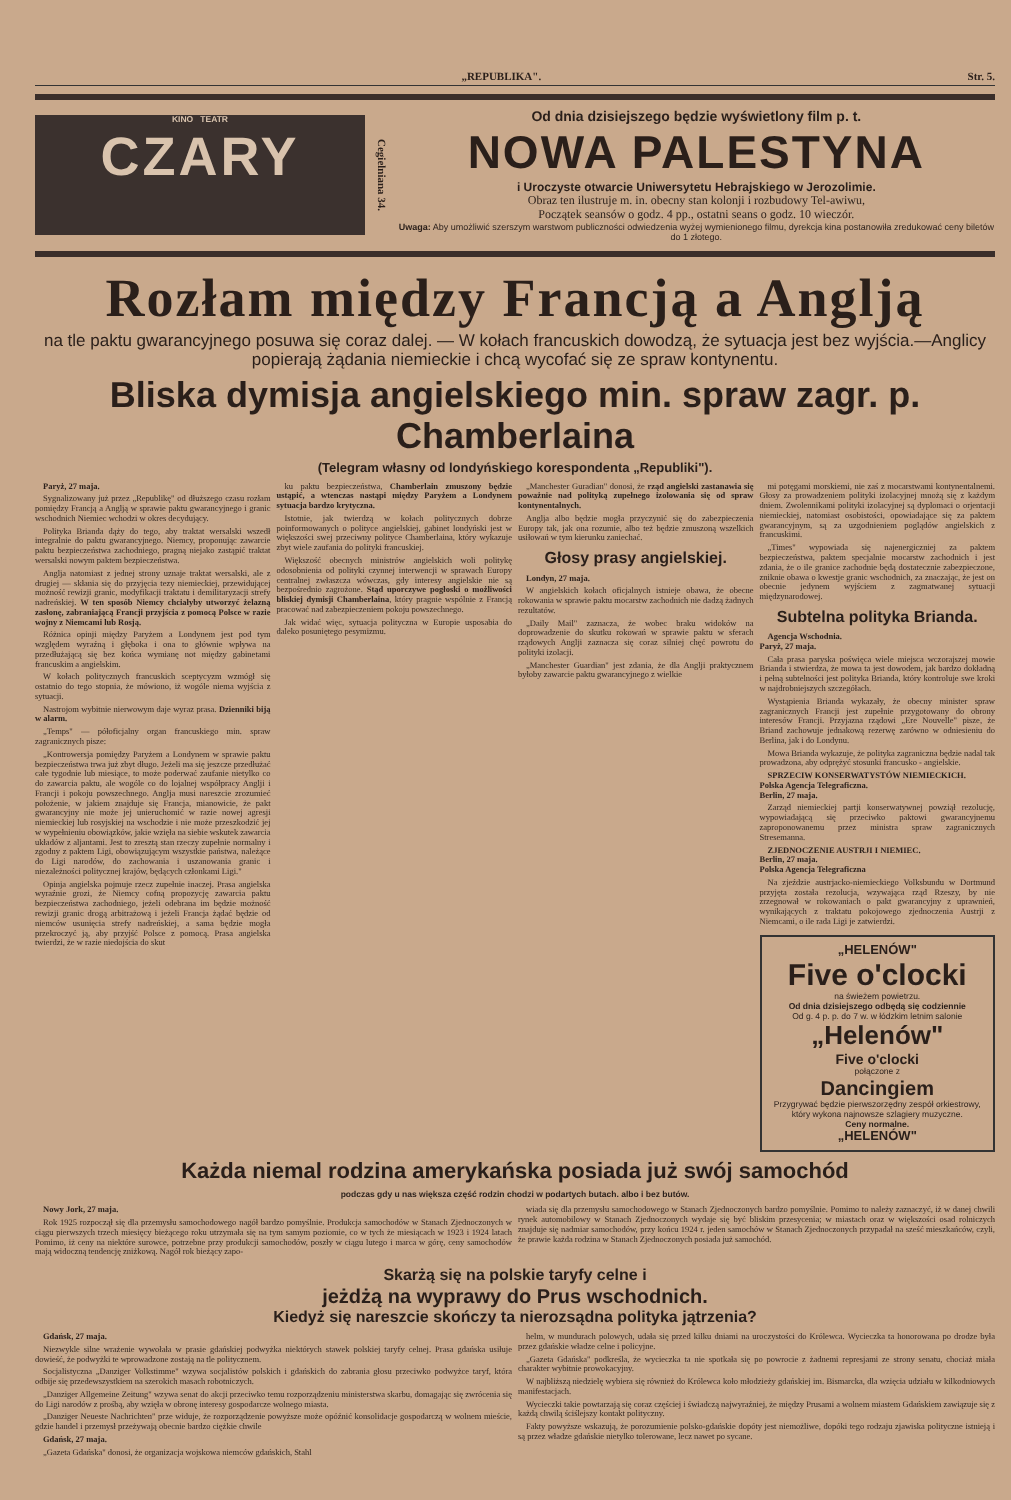„REPUBLIKA". Str. 5.
KINO TEATR
CZARY
Cegielniana 34.
Od dnia dzisiejszego będzie wyświetlony film p. t.
NOWA PALESTYNA
i Uroczyste otwarcie Uniwersytetu Hebrajskiego w Jerozolimie.
Obraz ten ilustruje m. in. obecny stan kolonji i rozbudowy Tel-awiwu,
Początek seansów o godz. 4 pp., ostatni seans o godz. 10 wieczór.
Uwaga: Aby umożliwić szerszym warstwom publiczności odwiedzenia wyżej wymienionego filmu, dyrekcja kina postanowiła zredukować ceny biletów do 1 złotego.
Rozłam między Francją a Anglją
na tle paktu gwarancyjnego posuwa się coraz dalej. — W kołach francuskich dowodzą, że sytuacja jest bez wyjścia.—Anglicy popierają żądania niemieckie i chcą wycofać się ze spraw kontynentu.
Bliska dymisja angielskiego min. spraw zagr. p. Chamberlaina
(Telegram własny od londyńskiego korespondenta „Republiki").
Paryż, 27 maja.
Sygnalizowany już przez „Republikę" od dłuższego czasu rozłam pomiędzy Francją a Anglją w sprawie paktu gwarancyjnego i granic wschodnich Niemiec wchodzi w okres decydujący.
Polityka Brianda dąży do tego, aby traktat wersalski wszedł integralnie do paktu gwarancyjnego. Niemcy, proponując zawarcie paktu bezpieczeństwa zachodniego, pragną niejako zastąpić traktat wersalski nowym paktem bezpieczeństwa.
Anglja natomiast z jednej strony uznaje traktat wersalski, ale z drugiej — skłania się do przyjęcia tezy niemieckiej, przewidującej możność rewizji granic, modyfikacji traktatu i demilitaryzacji strefy nadreńskiej. W ten sposób Niemcy chciałyby utworzyć żelazną zasłonę, zabraniającą Francji przyjścia z pomocą Polsce w razie wojny z Niemcami lub Rosją.
Różnica opinji między Paryżem a Londynem jest pod tym względem wyraźną i głęboka i ona to głównie wpływa na przedłużającą się bez końca wymianę not między gabinetami francuskim a angielskim.
W kołach politycznych francuskich sceptycyzm wzmógł się ostatnio do tego stopnia, że mówiono, iż wogóle niema wyjścia z sytuacji.
Nastrojom wybitnie nierwowym daje wyraz prasa. Dzienniki biją w alarm.
„Temps" — półoficjalny organ francuskiego min. spraw zagranicznych pisze:
„Kontrowersja pomiędzy Paryżem a Londynem w sprawie paktu bezpieczeństwa trwa już zbyt długo. Jeżeli ma się jeszcze przedłużać całe tygodnie lub miesiące, to może poderwać zaufanie nietylko co do zawarcia paktu, ale wogóle co do lojalnej współpracy Anglji i Francji i pokoju powszechnego. Anglja musi nareszcie zrozumieć położenie, w jakiem znajduje się Francja, mianowicie, że pakt gwarancyjny nie może jej unieruchomić w razie nowej agresji niemieckiej lub rosyjskiej na wschodzie i nie może przeszkodzić jej w wypełnieniu obowiązków, jakie wzięła na siebie wskutek zawarcia układów z aljantami. Jest to zresztą stan rzeczy zupełnie normalny i zgodny z paktem Ligi, obowiązującym wszystkie państwa, należące do Ligi narodów, do zachowania i uszanowania granic i niezależności politycznej krajów, będących członkami Ligi."
Opinja angielska pojmuje rzecz zupełnie inaczej. Prasa angielska wyraźnie grozi, że Niemcy cofną propozycję zawarcia paktu bezpieczeństwa zachodniego, jeżeli odebrana im będzie możność rewizji granic drogą arbitrażową i jeżeli Francja żądać będzie od niemców usunięcia strefy nadreńskiej, a sama będzie mogła przekroczyć ją, aby przyjść Polsce z pomocą. Prasa angielska twierdzi, że w razie niedojścia do skut
ku paktu bezpieczeństwa, Chamberlain zmuszony będzie ustąpić, a wtenczas nastąpi między Paryżem a Londynem sytuacja bardzo krytyczna.
Istotnie, jak twierdzą w kołach politycznych dobrze poinformowanych o polityce angielskiej, gabinet londyński jest w większości swej przeciwny polityce Chamberlaina, który wykazuje zbyt wiele zaufania do polityki francuskiej.
Większość obecnych ministrów angielskich woli politykę odosobnienia od polityki czynnej interwencji w sprawach Europy centralnej zwłaszcza wówczas, gdy interesy angielskie nie są bezpośrednio zagrożone. Stąd uporczywe pogłoski o możliwości bliskiej dymisji Chamberlaina, który pragnie wspólnie z Francją pracować nad zabezpieczeniem pokoju powszechnego.
Jak widać więc, sytuacja polityczna w Europie usposabia do daleko posuniętego pesymizmu.
„Manchester Guradian" donosi, że rząd angielski zastanawia się poważnie nad polityką zupełnego izolowania się od spraw kontynentalnych.
Anglja albo będzie mogła przyczynić się do zabezpieczenia Europy tak, jak ona rozumie, albo też będzie zmuszoną wszelkich usiłowań w tym kierunku zaniechać.
Głosy prasy angielskiej.
Londyn, 27 maja.
W angielskich kołach oficjalnych istnieje obawa, że obecne rokowania w sprawie paktu mocarstw zachodnich nie dadzą żadnych rezultatów.
„Daily Mail" zaznacza, że wobec braku widoków na doprowadzenie do skutku rokowań w sprawie paktu w sferach rządowych Anglji zaznacza się coraz silniej chęć powrotu do polityki izolacji.
„Manchester Guardian" jest zdania, że dla Anglji praktycznem byłoby zawarcie paktu gwarancyjnego z wielkie
mi potęgami morskiemi, nie zaś z mocarstwami kontynentalnemi. Głosy za prowadzeniem polityki izolacyjnej mnożą się z każdym dniem. Zwolennikami polityki izolacyjnej są dyplomaci o orjentacji niemieckiej, natomiast osobistości, opowiadające się za paktem gwarancyjnym, są za uzgodnieniem poglądów angielskich z francuskimi.
„Times" wypowiada się najenergiczniej za paktem bezpieczeństwa, paktem specjalnie mocarstw zachodnich i jest zdania, że o ile granice zachodnie będą dostatecznie zabezpieczone, zniknie obawa o kwestje granic wschodnich, za znaczając, że jest on obecnie jedynem wyjściem z zagmatwanej sytuacji międzynarodowej.
Subtelna polityka Brianda.
Agencja Wschodnia.
Paryż, 27 maja.
Cała prasa paryska poświęca wiele miejsca wczorajszej mowie Brianda i stwierdza, że mowa ta jest dowodem, jak bardzo dokładną i pełną subtelności jest polityka Brianda, który kontroluje swe kroki w najdrobniejszych szczegółach.
Wystąpienia Brianda wykazały, że obecny minister spraw zagranicznych Francji jest zupełnie przygotowany do obrony interesów Francji. Przyjazna rządowi „Ere Nouvelle" pisze, że Briand zachowuje jednakową rezerwę zarówno w odniesieniu do Berlina, jak i do Londynu.
Mowa Brianda wykazuje, że polityka zagraniczna będzie nadal tak prowadzona, aby odprężyć stosunki francusko - angielskie.
SPRZECIW KONSERWATYSTÓW NIEMIECKICH.
Polska Agencja Telegraficzna.
Berlin, 27 maja.
Zarząd niemieckiej partji konserwatywnej powziął rezolucję, wypowiadającą się przeciwko paktowi gwarancyjnemu zaproponowanemu przez ministra spraw zagranicznych Stresemanna.
ZJEDNOCZENIE AUSTRJI I NIEMIEC.
Berlin, 27 maja.
Polska Agencja Telegraficzna
Na zjeździe austrjacko-niemieckiego Volksbundu w Dortmund przyjęta została rezolucja, wzywająca rząd Rzeszy, by nie zrzegnował w rokowaniach o pakt gwarancyjny z uprawnień, wynikających z traktatu pokojowego zjednoczenia Austrji z Niemcami, o ile rada Ligi je zatwierdzi.
„HELENÓW"
Five o'clocki
na świeżem powietrzu.
Od dnia dzisiejszego odbędą się codziennie
Od g. 4 p. p. do 7 w. w łódzkim letnim salonie
„Helenów"
Five o'clocki
połączone z
Dancingiem
Przygrywać będzie pierwszorzędny zespół orkiestrowy, który wykona najnowsze szlagiery muzyczne.
Ceny normalne.
„HELENÓW"
Każda niemal rodzina amerykańska posiada już swój samochód
podczas gdy u nas większa część rodzin chodzi w podartych butach. albo i bez butów.
Nowy Jork, 27 maja.
Rok 1925 rozpoczął się dla przemysłu samochodowego nagół bardzo pomyślnie. Produkcja samochodów w Stanach Zjednoczonych w ciągu pierwszych trzech miesięcy bieżącego roku utrzymała się na tym samym poziomie, co w tych że miesiącach w 1923 i 1924 latach Pomimo, iż ceny na niektóre surowce, potrzebne przy produkcji samochodów, poszły w ciągu lutego i marca w górę, ceny samochodów mają widoczną tendencję zniżkową. Nagół rok bieżący zapo-
wiada się dla przemysłu samochodowego w Stanach Zjednoczonych bardzo pomyślnie. Pomimo to należy zaznaczyć, iż w danej chwili rynek automobilowy w Stanach Zjednoczonych wydaje się być bliskim przesycenia; w miastach oraz w większości osad rolniczych znajduje się nadmiar samochodów, przy końcu 1924 r. jeden samochów w Stanach Zjednoczonych przypadał na sześć mieszkańców, czyli, że prawie każda rodzina w Stanach Zjednoczonych posiada już samochód.
Skarżą się na polskie taryfy celne i
jeżdżą na wyprawy do Prus wschodnich.
Kiedyż się nareszcie skończy ta nierozsądna polityka jątrzenia?
Gdańsk, 27 maja.
Niezwykle silne wrażenie wywołała w prasie gdańskiej podwyżka niektórych stawek polskiej taryfy celnej. Prasa gdańska usiłuje dowieść, że podwyżki te wprowadzone zostają na tle politycznem.
Socjalistyczna „Danziger Volkstimme" wzywa socjalistów polskich i gdańskich do zabrania głosu przeciwko podwyżce taryf, która odbije się przedewszystkiem na szerokich masach robotniczych.
„Danziger Allgemeine Zeitung" wzywa senat do akcji przeciwko temu rozporządzeniu ministerstwa skarbu, domagając się zwrócenia się do Ligi narodów z prośbą, aby wzięła w obronę interesy gospodarcze wolnego miasta.
„Danziger Neueste Nachrichten" prze widuje, że rozporządzenie powyższe może opóźnić konsolidacje gospodarczą w wolnem mieście, gdzie handel i przemysł przeżywają obecnie bardzo ciężkie chwile
Gdańsk, 27 maja.
„Gazeta Gdańska" donosi, że organizacja wojskowa niemców gdańskich, Stahl
helm, w mundurach polowych, udała się przed kilku dniami na uroczystości do Królewca. Wycieczka ta honorowana po drodze była przez gdańskie władze celne i policyjne.
„Gazeta Gdańska" podkreśla, że wycieczka ta nie spotkała się po powrocie z żadnemi represjami ze strony senatu, chociaż miała charakter wybitnie prowokacyjny.
W najbliższą niedzielę wybiera się również do Królewca koło młodzieży gdańskiej im. Bismarcka, dla wzięcia udziału w kilkodniowych manifestacjach.
Wycieczki takie powtarzają się coraz częściej i świadczą najwyraźniej, że między Prusami a wolnem miastem Gdańskiem zawiązuje się z każdą chwilą ściślejszy kontakt polityczny.
Fakty powyższe wskazują, że porozumienie polsko-gdańskie dopóty jest niemożliwe, dopóki tego rodzaju zjawiska polityczne istnieją i są przez władze gdańskie nietylko tolerowane, lecz nawet po sycane.